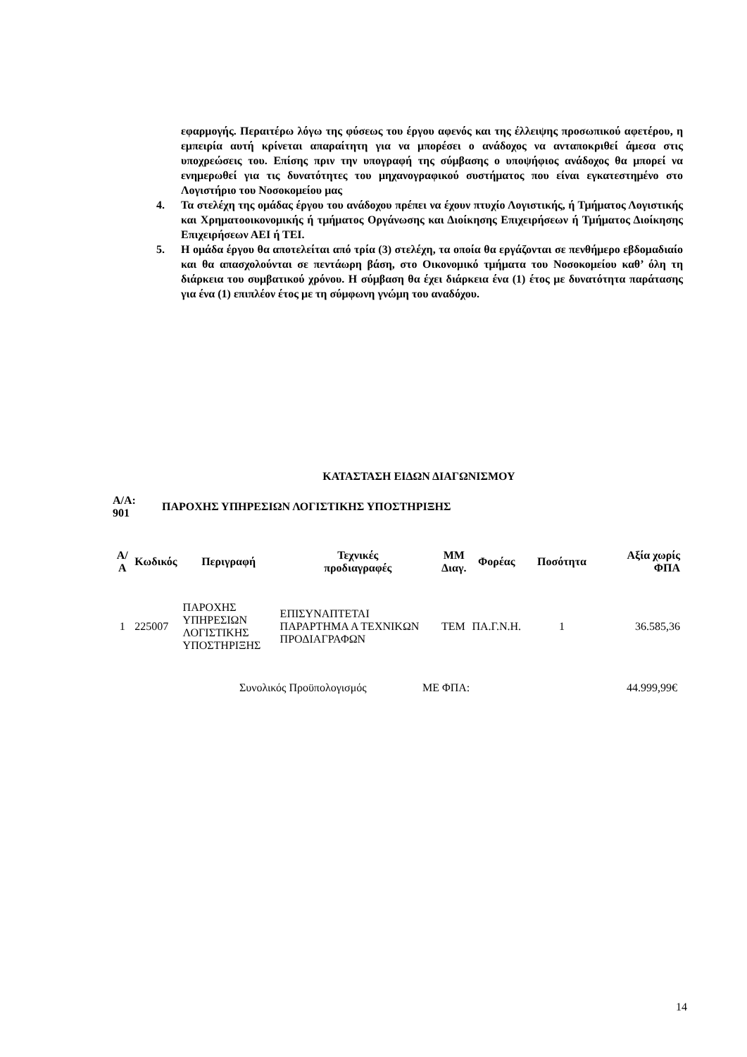εφαρμογής. Περαιτέρω λόγω της φύσεως του έργου αφενός και της έλλειψης προσωπικού αφετέρου, η εμπειρία αυτή κρίνεται απαραίτητη για να μπορέσει ο ανάδοχος να ανταποκριθεί άμεσα στις υποχρεώσεις του. Επίσης πριν την υπογραφή της σύμβασης ο υποψήφιος ανάδοχος θα μπορεί να ενημερωθεί για τις δυνατότητες του μηχανογραφικού συστήματος που είναι εγκατεστημένο στο Λογιστήριο του Νοσοκομείου μας
4. Τα στελέχη της ομάδας έργου του ανάδοχου πρέπει να έχουν πτυχίο Λογιστικής, ή Τμήματος Λογιστικής και Χρηματοοικονομικής ή τμήματος Οργάνωσης και Διοίκησης Επιχειρήσεων ή Τμήματος Διοίκησης Επιχειρήσεων ΑΕΙ ή ΤΕΙ.
5. Η ομάδα έργου θα αποτελείται από τρία (3) στελέχη, τα οποία θα εργάζονται σε πενθήμερο εβδομαδιαίο και θα απασχολούνται σε πεντάωρη βάση, στο Οικονομικό τμήματα του Νοσοκομείου καθ’ όλη τη διάρκεια του συμβατικού χρόνου. Η σύμβαση θα έχει διάρκεια ένα (1) έτος με δυνατότητα παράτασης για ένα (1) επιπλέον έτος με τη σύμφωνη γνώμη του αναδόχου.
ΚΑΤΑΣΤΑΣΗ ΕΙΔΩΝ ΔΙΑΓΩΝΙΣΜΟΥ
Α/Α:
901 ΠΑΡΟΧΗΣ ΥΠΗΡΕΣΙΩΝ ΛΟΓΙΣΤΙΚΗΣ ΥΠΟΣΤΗΡΙΞΗΣ
| Α/Α | Κωδικός | Περιγραφή | Τεχνικές προδιαγραφές | ΜΜ Διαγ. | Φορέας | Ποσότητα | Αξία χωρίς ΦΠΑ |
| --- | --- | --- | --- | --- | --- | --- | --- |
| 1 | 225007 | ΠΑΡΟΧΗΣ ΥΠΗΡΕΣΙΩΝ ΛΟΓΙΣΤΙΚΗΣ ΥΠΟΣΤΗΡΙΞΗΣ | ΕΠΙΣΥΝΑΠΤΕΤΑΙ ΠΑΡΑΡΤΗΜΑ Α ΤΕΧΝΙΚΩΝ ΠΡΟΔΙΑΓΡΑΦΩΝ | ΤΕΜ | ΠΑ.Γ.Ν.Η. | 1 | 36.585,36 |
Συνολικός Προϋπολογισμός ΜΕ ΦΠΑ: 44.999,99€
14